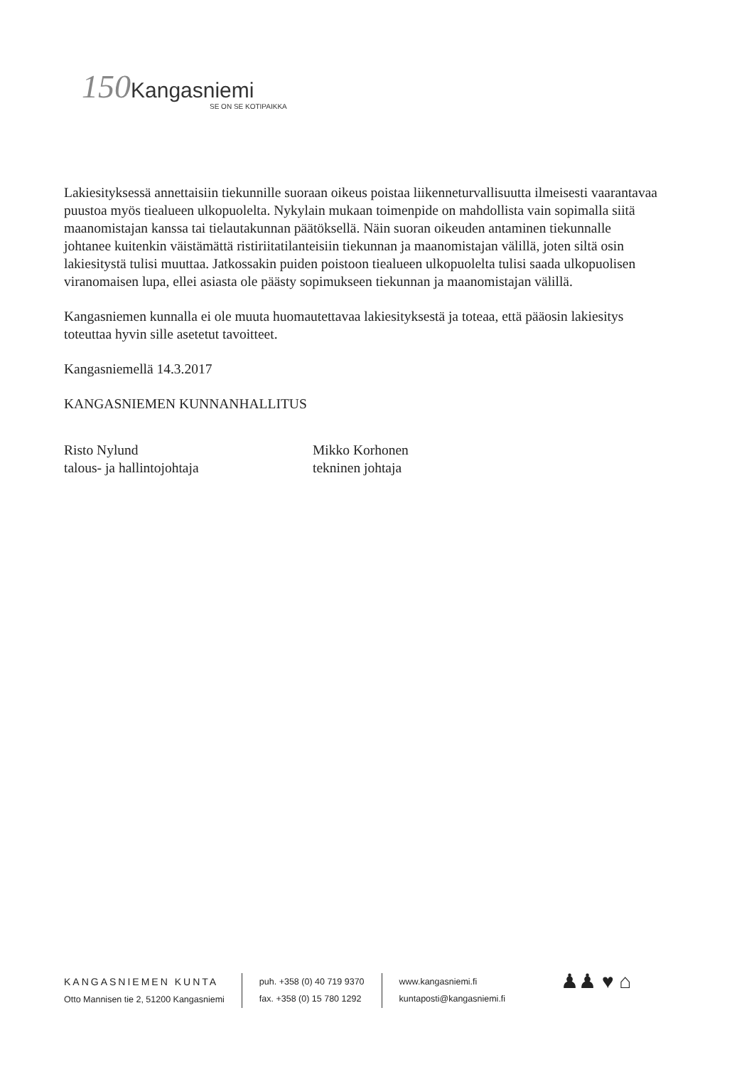150 Kangasniemi
SE ON SE KOTIPAIKKA
Lakiesityksessä annettaisiin tiekunnille suoraan oikeus poistaa liikenneturvallisuutta ilmeisesti vaarantavaa puustoa myös tiealueen ulkopuolelta. Nykylain mukaan toimenpide on mahdollista vain sopimalla siitä maanomistajan kanssa tai tielautakunnan päätöksellä. Näin suoran oikeuden antaminen tiekunnalle johtanee kuitenkin väistämättä ristiriitatilanteisiin tiekunnan ja maanomistajan välillä, joten siltä osin lakiesitystä tulisi muuttaa. Jatkossakin puiden poistoon tiealueen ulkopuolelta tulisi saada ulkopuolisen viranomaisen lupa, ellei asiasta ole päästy sopimukseen tiekunnan ja maanomistajan välillä.
Kangasniemen kunnalla ei ole muuta huomautettavaa lakiesityksestä ja toteaa, että pääosin lakiesitys toteuttaa hyvin sille asetetut tavoitteet.
Kangasniemellä 14.3.2017
KANGASNIEMEN KUNNANHALLITUS
Risto Nylund
talous- ja hallintojohtaja
Mikko Korhonen
tekninen johtaja
KANGASNIEMEN KUNTA
Otto Mannisen tie 2, 51200 Kangasniemi
puh. +358 (0) 40 719 9370
fax. +358 (0) 15 780 1292
www.kangasniemi.fi
kuntaposti@kangasniemi.fi
♟♟ ♥ ⌂